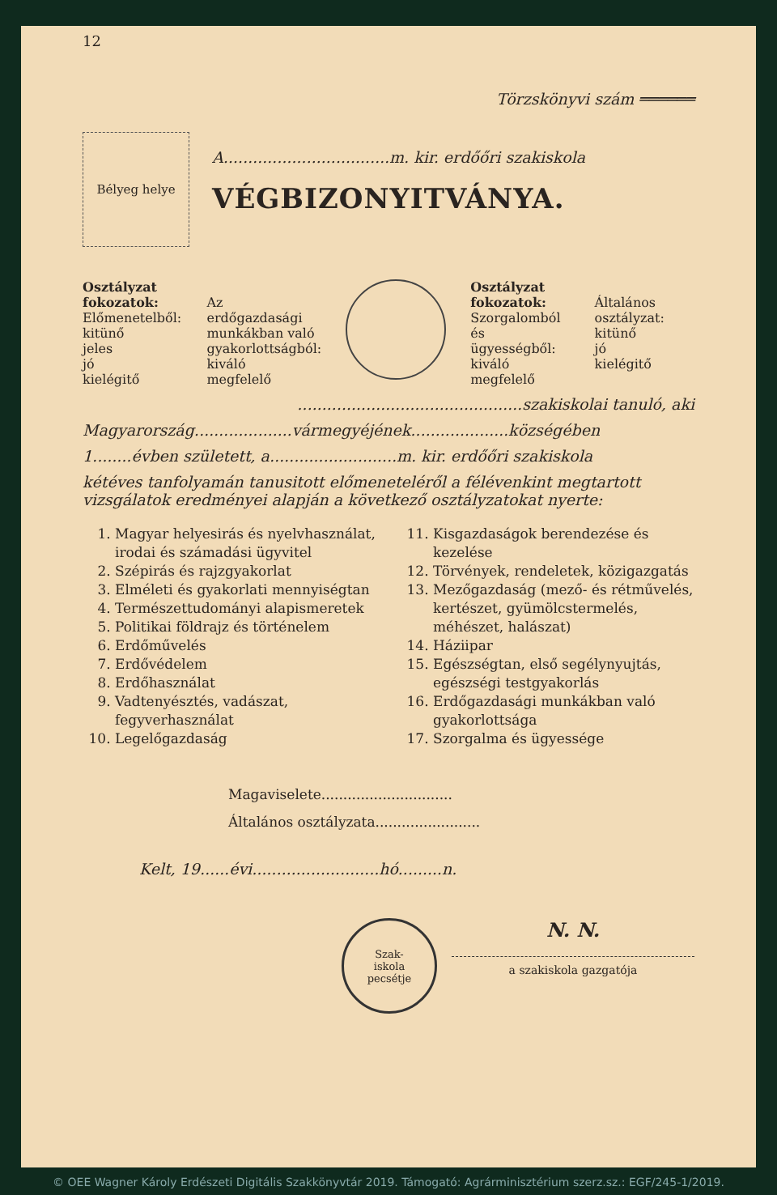12
Törzskönyvi szám ══════
Bélyeg helye
A..................................m. kir. erdőőri szakiskola
VÉGBIZONYITVÁNYA.
Osztályzat fokozatok:
Előmenetelből:
kitünő
jeles
jó
kielégitő
Az erdőgazdasági munkákban való gyakorlottságból:
kiváló
megfelelő
Osztályzat fokozatok:
Szorgalomból és ügyességből:
kiváló
megfelelő
Általános osztályzat:
kitünő
jó
kielégitő
..............................................szakiskolai tanuló, aki
Magyarország....................vármegyéjének....................községében
1........évben született, a..........................m. kir. erdőőri szakiskola
kétéves tanfolyamán tanusitott előmeneteléről a félévenkint megtartott vizsgálatok eredményei alapján a következő osztályzatokat nyerte:
1. Magyar helyesirás és nyelvhasználat, irodai és számadási ügyvitel
2. Szépirás és rajzgyakorlat
3. Elméleti és gyakorlati mennyiségtan
4. Természettudományi alapismeretek
5. Politikai földrajz és történelem
6. Erdőművelés
7. Erdővédelem
8. Erdőhasználat
9. Vadtenyésztés, vadászat, fegyverhasználat
10. Legelőgazdaság
11. Kisgazdaságok berendezése és kezelése
12. Törvények, rendeletek, közigazgatás
13. Mezőgazdaság (mező- és rétművelés, kertészet, gyümölcstermelés, méhészet, halászat)
14. Háziipar
15. Egészségtan, első segélynyujtás, egészségi testgyakorlás
16. Erdőgazdasági munkákban való gyakorlottsága
17. Szorgalma és ügyessége
Magaviselete..............................
Általános osztályzata........................
Kelt, 19......évi..........................hó.........n.
Szak-
iskola
pecsétje
N. N.
a szakiskola gazgatója
© OEE Wagner Károly Erdészeti Digitális Szakkönyvtár 2019. Támogató: Agrárminisztérium szerz.sz.: EGF/245-1/2019.